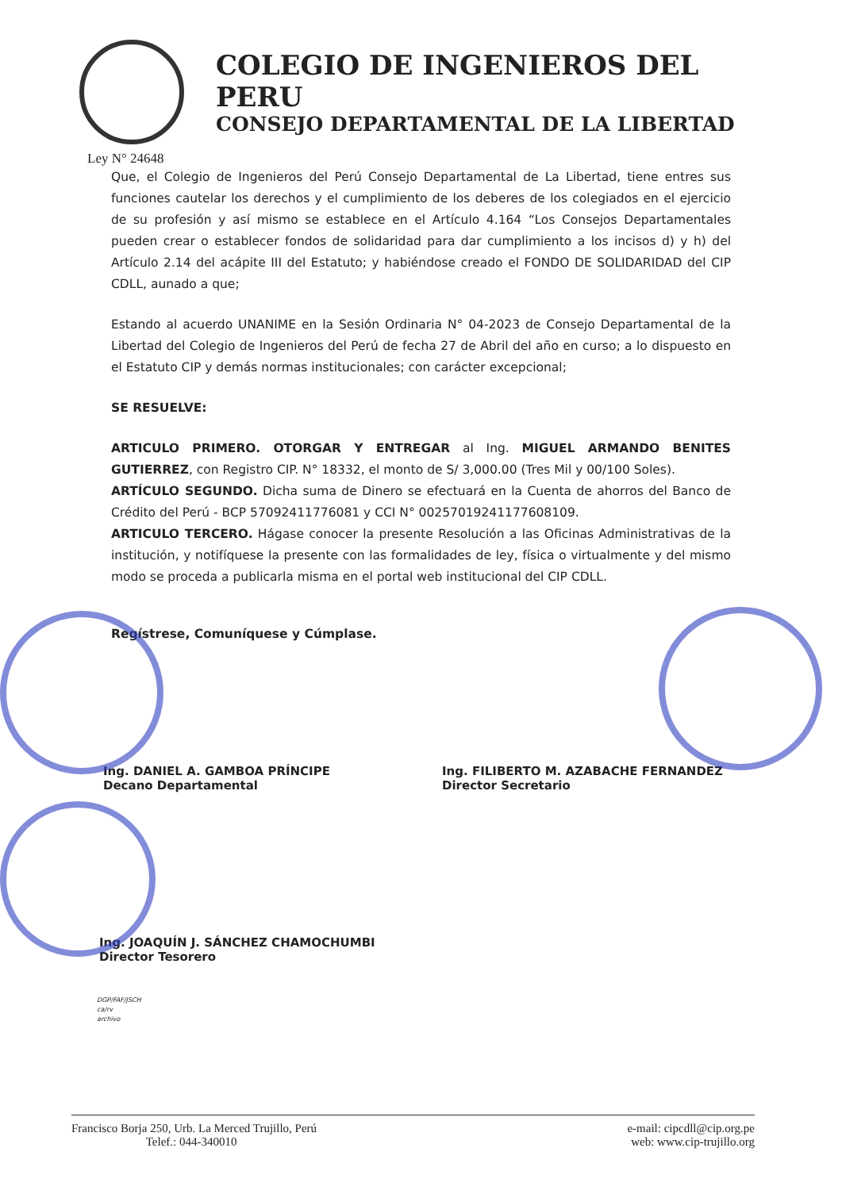COLEGIO DE INGENIEROS DEL PERU
CONSEJO DEPARTAMENTAL DE LA LIBERTAD
Ley N° 24648
Que, el Colegio de Ingenieros del Perú Consejo Departamental de La Libertad, tiene entres sus funciones cautelar los derechos y el cumplimiento de los deberes de los colegiados en el ejercicio de su profesión y así mismo se establece en el Artículo 4.164 “Los Consejos Departamentales pueden crear o establecer fondos de solidaridad para dar cumplimiento a los incisos d) y h) del Artículo 2.14 del acápite III del Estatuto; y habiéndose creado el FONDO DE SOLIDARIDAD del CIP CDLL, aunado a que;
Estando al acuerdo UNANIME en la Sesión Ordinaria N° 04-2023 de Consejo Departamental de la Libertad del Colegio de Ingenieros del Perú de fecha 27 de Abril del año en curso; a lo dispuesto en el Estatuto CIP y demás normas institucionales; con carácter excepcional;
SE RESUELVE:
ARTICULO PRIMERO. OTORGAR Y ENTREGAR al Ing. MIGUEL ARMANDO BENITES GUTIERREZ, con Registro CIP. N° 18332, el monto de S/ 3,000.00 (Tres Mil y 00/100 Soles).
ARTÍCULO SEGUNDO. Dicha suma de Dinero se efectuará en la Cuenta de ahorros del Banco de Crédito del Perú - BCP 57092411776081 y CCI N° 00257019241177608109.
ARTICULO TERCERO. Hágase conocer la presente Resolución a las Oficinas Administrativas de la institución, y notifíquese la presente con las formalidades de ley, física o virtualmente y del mismo modo se proceda a publicarla misma en el portal web institucional del CIP CDLL.
Regístrese, Comuníquese y Cúmplase.
Ing. DANIEL A. GAMBOA PRÍNCIPE
Decano Departamental
Ing. FILIBERTO M. AZABACHE FERNANDEZ
Director Secretario
Ing. JOAQUÍN J. SÁNCHEZ CHAMOCHUMBI
Director Tesorero
DGP/FAF/JSCH
ca/rv
archivo
Francisco Borja 250, Urb. La Merced Trujillo, Perú
Telef.: 044-340010
e-mail: cipcdll@cip.org.pe
web: www.cip-trujillo.org